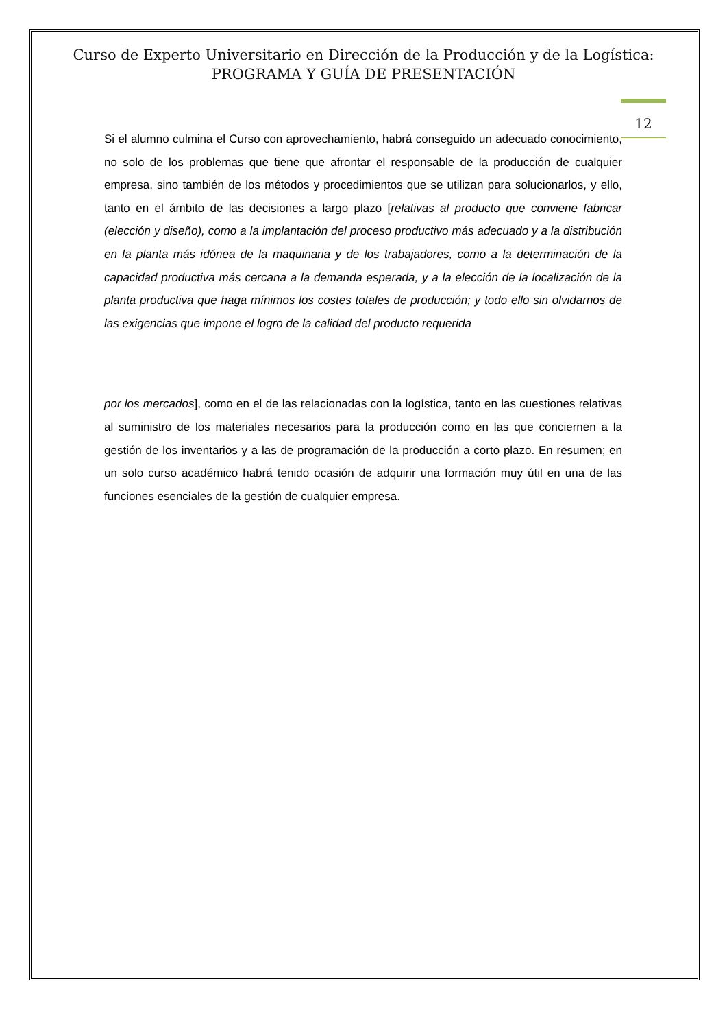Curso de Experto Universitario en Dirección de la Producción y de la Logística:
PROGRAMA Y GUÍA DE PRESENTACIÓN
12
Si el alumno culmina el Curso con aprovechamiento, habrá conseguido un adecuado conocimiento, no solo de los problemas que tiene que afrontar el responsable de la producción de cualquier empresa, sino también de los métodos y procedimientos que se utilizan para solucionarlos, y ello, tanto en el ámbito de las decisiones a largo plazo [relativas al producto que conviene fabricar (elección y diseño), como a la implantación del proceso productivo más adecuado y a la distribución en la planta más idónea de la maquinaria y de los trabajadores, como a la determinación de la capacidad productiva más cercana a la demanda esperada, y a la elección de la localización de la planta productiva que haga mínimos los costes totales de producción; y todo ello sin olvidarnos de las exigencias que impone el logro de la calidad del producto requerida
por los mercados], como en el de las relacionadas con la logística, tanto en las cuestiones relativas al suministro de los materiales necesarios para la producción como en las que conciernen a la gestión de los inventarios y a las de programación de la producción a corto plazo. En resumen; en un solo curso académico habrá tenido ocasión de adquirir una formación muy útil en una de las funciones esenciales de la gestión de cualquier empresa.